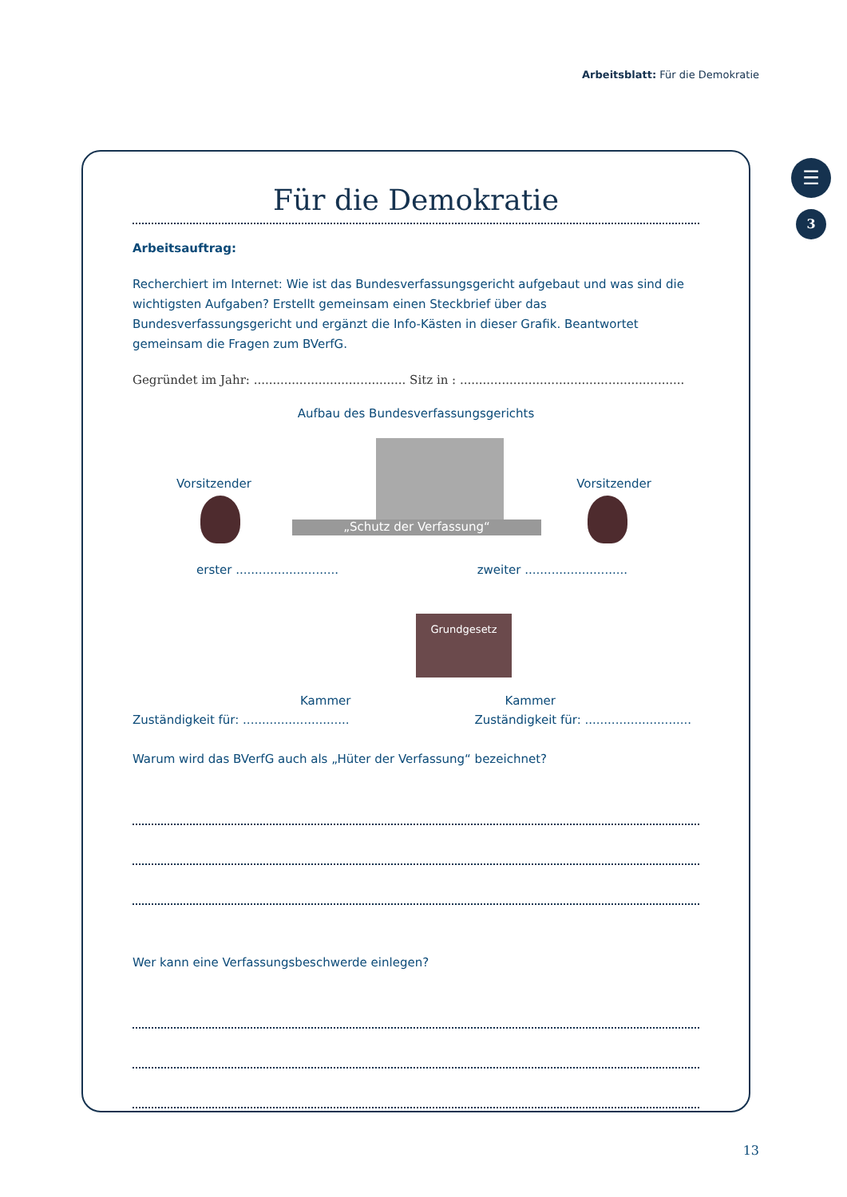Arbeitsblatt: Für die Demokratie
☰
3
Für die Demokratie
Arbeitsauftrag:
Recherchiert im Internet: Wie ist das Bundesverfassungsgericht aufgebaut und was sind die wichtigsten Aufgaben? Erstellt gemeinsam einen Steckbrief über das Bundesverfassungsgericht und ergänzt die Info-Kästen in dieser Grafik. Beantwortet gemeinsam die Fragen zum BVerfG.
Gegründet im Jahr: ........................................ Sitz in : ...........................................................
Aufbau des Bundesverfassungsgerichts
„Schutz der Verfassung“
Vorsitzender Vorsitzender
erster ...........................
zweiter ...........................
Grundgesetz
Kammer Kammer
Zuständigkeit für: ............................
Zuständigkeit für: ............................
Warum wird das BVerfG auch als „Hüter der Verfassung“ bezeichnet?
Wer kann eine Verfassungsbeschwerde einlegen?
13